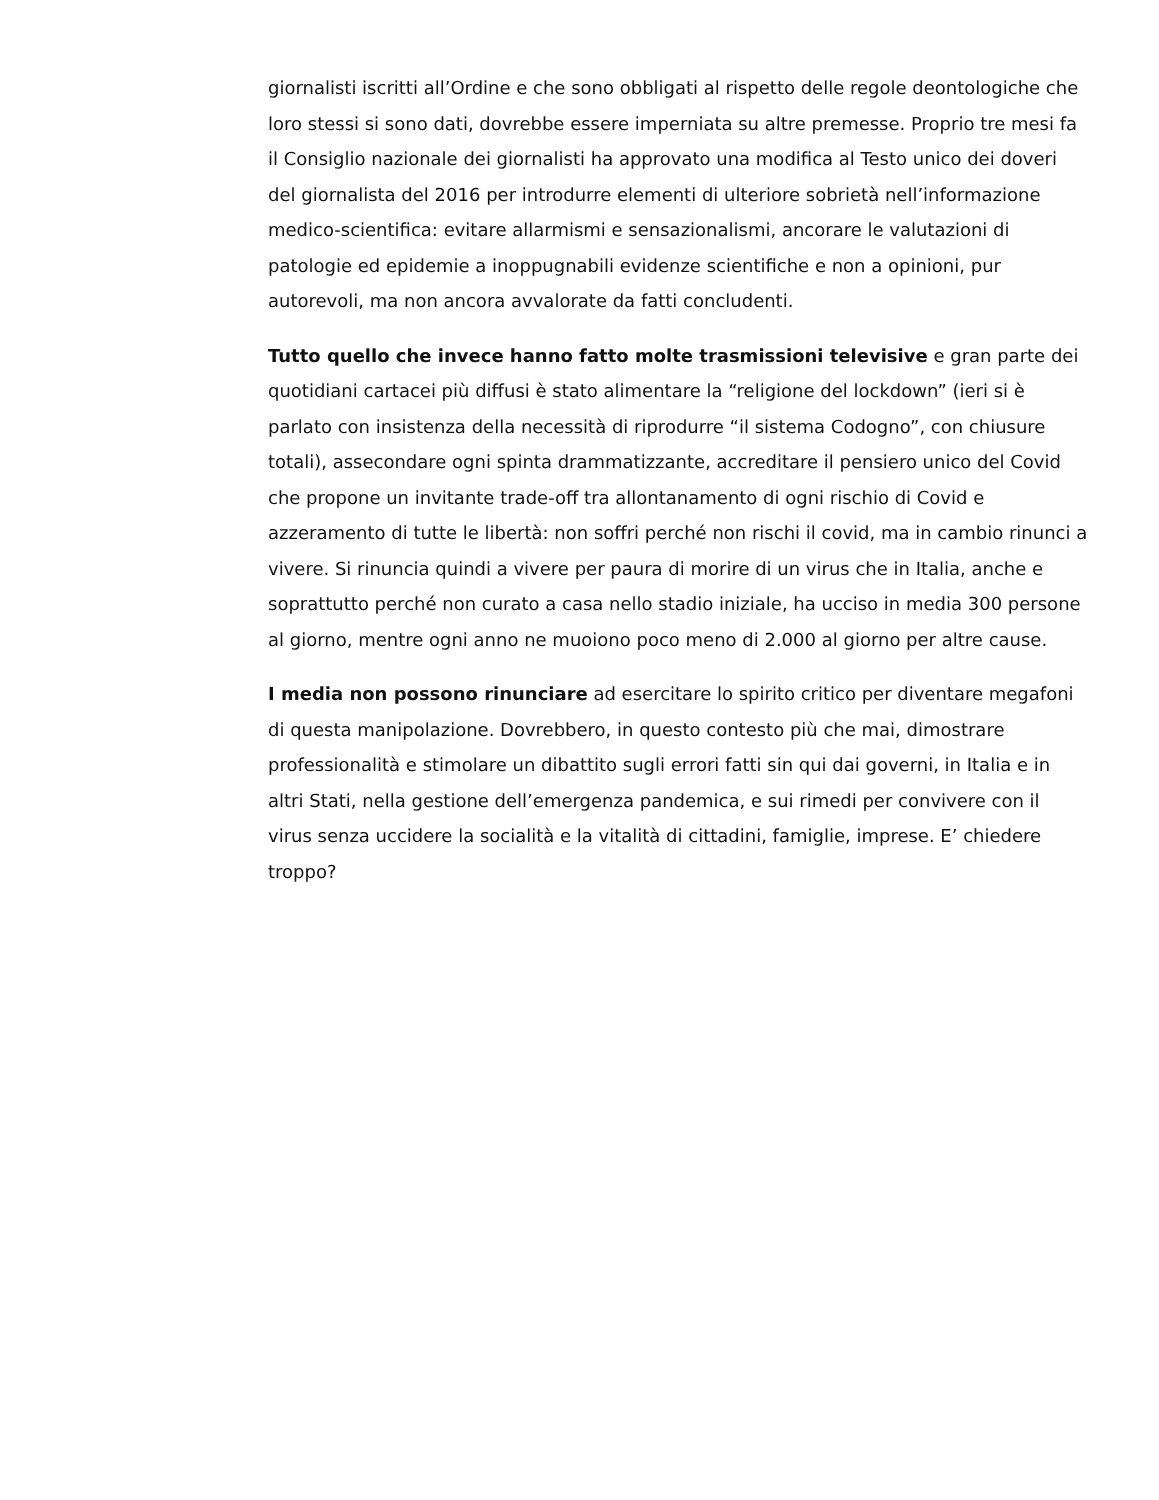giornalisti iscritti all’Ordine e che sono obbligati al rispetto delle regole deontologiche che loro stessi si sono dati, dovrebbe essere imperniata su altre premesse. Proprio tre mesi fa il Consiglio nazionale dei giornalisti ha approvato una modifica al Testo unico dei doveri del giornalista del 2016 per introdurre elementi di ulteriore sobrietà nell’informazione medico-scientifica: evitare allarmismi e sensazionalismi, ancorare le valutazioni di patologie ed epidemie a inoppugnabili evidenze scientifiche e non a opinioni, pur autorevoli, ma non ancora avvalorate da fatti concludenti.
Tutto quello che invece hanno fatto molte trasmissioni televisive e gran parte dei quotidiani cartacei più diffusi è stato alimentare la “religione del lockdown” (ieri si è parlato con insistenza della necessità di riprodurre “il sistema Codogno”, con chiusure totali), assecondare ogni spinta drammatizzante, accreditare il pensiero unico del Covid che propone un invitante trade-off tra allontanamento di ogni rischio di Covid e azzeramento di tutte le libertà: non soffri perché non rischi il covid, ma in cambio rinunci a vivere. Si rinuncia quindi a vivere per paura di morire di un virus che in Italia, anche e soprattutto perché non curato a casa nello stadio iniziale, ha ucciso in media 300 persone al giorno, mentre ogni anno ne muoiono poco meno di 2.000 al giorno per altre cause.
I media non possono rinunciare ad esercitare lo spirito critico per diventare megafoni di questa manipolazione. Dovrebbero, in questo contesto più che mai, dimostrare professionalità e stimolare un dibattito sugli errori fatti sin qui dai governi, in Italia e in altri Stati, nella gestione dell’emergenza pandemica, e sui rimedi per convivere con il virus senza uccidere la socialità e la vitalità di cittadini, famiglie, imprese. E’ chiedere troppo?